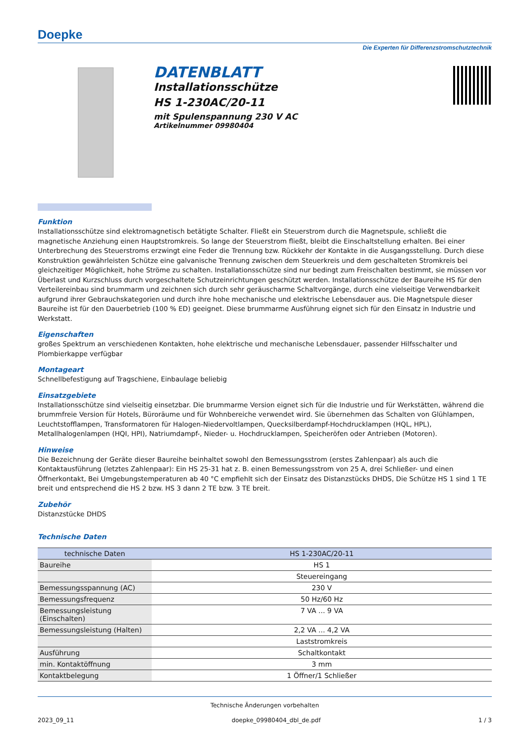Doepke
Die Experten für Differenzstromschutztechnik
DATENBLATT
Installationsschütze
HS 1-230AC/20-11
mit Spulenspannung 230 V AC
Artikelnummer 09980404
Funktion
Installationsschütze sind elektromagnetisch betätigte Schalter. Fließt ein Steuerstrom durch die Magnetspule, schließt die magnetische Anziehung einen Hauptstromkreis. So lange der Steuerstrom fließt, bleibt die Einschaltstellung erhalten. Bei einer Unterbrechung des Steuerstroms erzwingt eine Feder die Trennung bzw. Rückkehr der Kontakte in die Ausgangsstellung. Durch diese Konstruktion gewährleisten Schütze eine galvanische Trennung zwischen dem Steuerkreis und dem geschalteten Stromkreis bei gleichzeitiger Möglichkeit, hohe Ströme zu schalten. Installationsschütze sind nur bedingt zum Freischalten bestimmt, sie müssen vor Überlast und Kurzschluss durch vorgeschaltete Schutzeinrichtungen geschützt werden. Installationsschütze der Baureihe HS für den Verteilereinbau sind brummarm und zeichnen sich durch sehr geräuscharme Schaltvorgänge, durch eine vielseitige Verwendbarkeit aufgrund ihrer Gebrauchskategorien und durch ihre hohe mechanische und elektrische Lebensdauer aus. Die Magnetspule dieser Baureihe ist für den Dauerbetrieb (100 % ED) geeignet. Diese brummarme Ausführung eignet sich für den Einsatz in Industrie und Werkstatt.
Eigenschaften
großes Spektrum an verschiedenen Kontakten, hohe elektrische und mechanische Lebensdauer, passender Hilfsschalter und Plombierkappe verfügbar
Montageart
Schnellbefestigung auf Tragschiene, Einbaulage beliebig
Einsatzgebiete
Installationsschütze sind vielseitig einsetzbar. Die brummarme Version eignet sich für die Industrie und für Werkstätten, während die brummfreie Version für Hotels, Büroräume und für Wohnbereiche verwendet wird. Sie übernehmen das Schalten von Glühlampen, Leuchtstofflampen, Transformatoren für Halogen-Niedervoltlampen, Quecksilberdampf-Hochdrucklampen (HQL, HPL), Metallhalogenlampen (HQI, HPI), Natriumdampf-, Nieder- u. Hochdrucklampen, Speicheröfen oder Antrieben (Motoren).
Hinweise
Die Bezeichnung der Geräte dieser Baureihe beinhaltet sowohl den Bemessungsstrom (erstes Zahlenpaar) als auch die Kontaktausführung (letztes Zahlenpaar): Ein HS 25-31 hat z. B. einen Bemessungsstrom von 25 A, drei Schließer- und einen Öffnerkontakt, Bei Umgebungstemperaturen ab 40 °C empfiehlt sich der Einsatz des Distanzstücks DHDS, Die Schütze HS 1 sind 1 TE breit und entsprechend die HS 2 bzw. HS 3 dann 2 TE bzw. 3 TE breit.
Zubehör
Distanzstücke DHDS
Technische Daten
| technische Daten | HS 1-230AC/20-11 |
| --- | --- |
| Baureihe | HS 1 |
| | Steuereingang |
| Bemessungsspannung (AC) | 230 V |
| Bemessungsfrequenz | 50 Hz/60 Hz |
| Bemessungsleistung (Einschalten) | 7 VA ... 9 VA |
| Bemessungsleistung (Halten) | 2,2 VA ... 4,2 VA |
| | Laststromkreis |
| Ausführung | Schaltkontakt |
| min. Kontaktöffnung | 3 mm |
| Kontaktbelegung | 1 Öffner/1 Schließer |
Technische Änderungen vorbehalten
2023_09_11 doepke_09980404_dbl_de.pdf 1 / 3